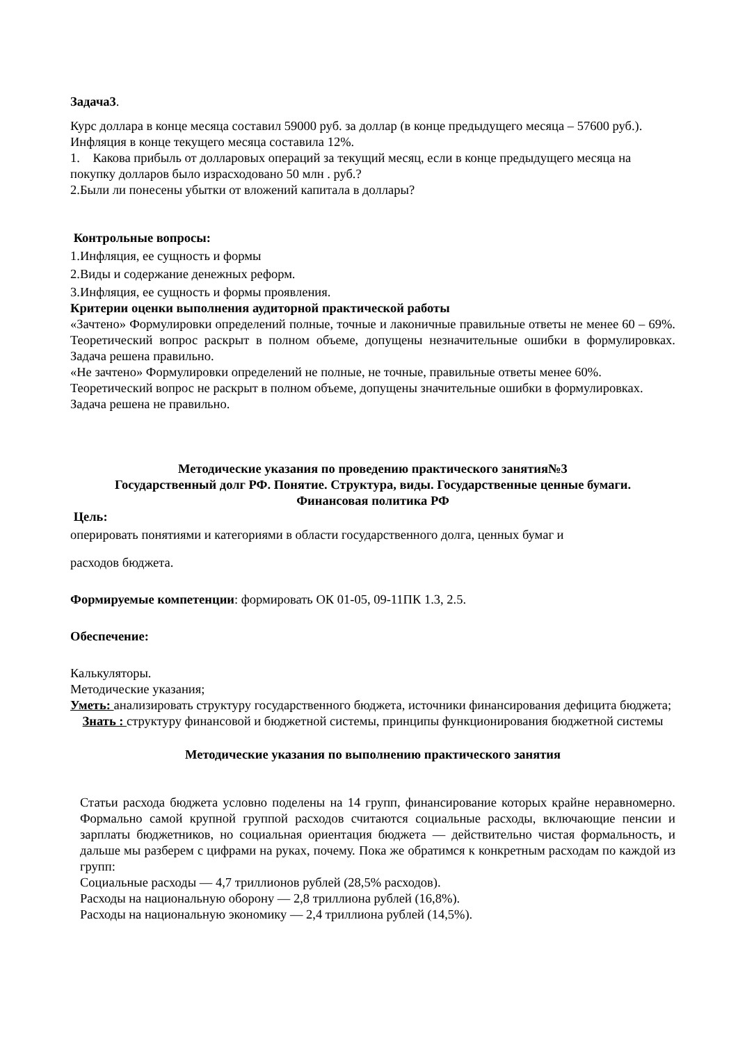Задача3.
Курс доллара в конце месяца составил 59000 руб. за доллар (в конце предыдущего месяца – 57600 руб.). Инфляция в конце текущего месяца составила 12%.
1. Какова прибыль от долларовых операций за текущий месяц, если в конце предыдущего месяца на покупку долларов было израсходовано 50 млн . руб.?
2.Были ли понесены убытки от вложений капитала в доллары?
Контрольные вопросы:
1.Инфляция, ее сущность и формы
2.Виды и содержание денежных реформ.
3.Инфляция, ее сущность и формы проявления.
Критерии оценки выполнения аудиторной практической работы
«Зачтено» Формулировки определений полные, точные и лаконичные правильные ответы не менее 60 – 69%. Теоретический вопрос раскрыт в полном объеме, допущены незначительные ошибки в формулировках. Задача решена правильно.
«Не зачтено» Формулировки определений не полные, не точные, правильные ответы менее 60%. Теоретический вопрос не раскрыт в полном объеме, допущены значительные ошибки в формулировках. Задача решена не правильно.
Методические указания по проведению практического занятия№3
Государственный долг РФ. Понятие. Структура, виды. Государственные ценные бумаги.
Финансовая политика РФ
Цель:
оперировать понятиями и категориями в области государственного долга, ценных бумаг и
расходов бюджета.
Формируемые компетенции: формировать ОК 01-05, 09-11ПК 1.3, 2.5.
Обеспечение:
Калькуляторы.
Методические указания;
Уметь: анализировать структуру государственного бюджета, источники финансирования дефицита бюджета;
Знать : структуру финансовой и бюджетной системы, принципы функционирования бюджетной системы
Методические указания по выполнению практического занятия
Статьи расхода бюджета условно поделены на 14 групп, финансирование которых крайне неравномерно. Формально самой крупной группой расходов считаются социальные расходы, включающие пенсии и зарплаты бюджетников, но социальная ориентация бюджета — действительно чистая формальность, и дальше мы разберем с цифрами на руках, почему. Пока же обратимся к конкретным расходам по каждой из групп:
Социальные расходы — 4,7 триллионов рублей (28,5% расходов).
Расходы на национальную оборону — 2,8 триллиона рублей (16,8%).
Расходы на национальную экономику — 2,4 триллиона рублей (14,5%).